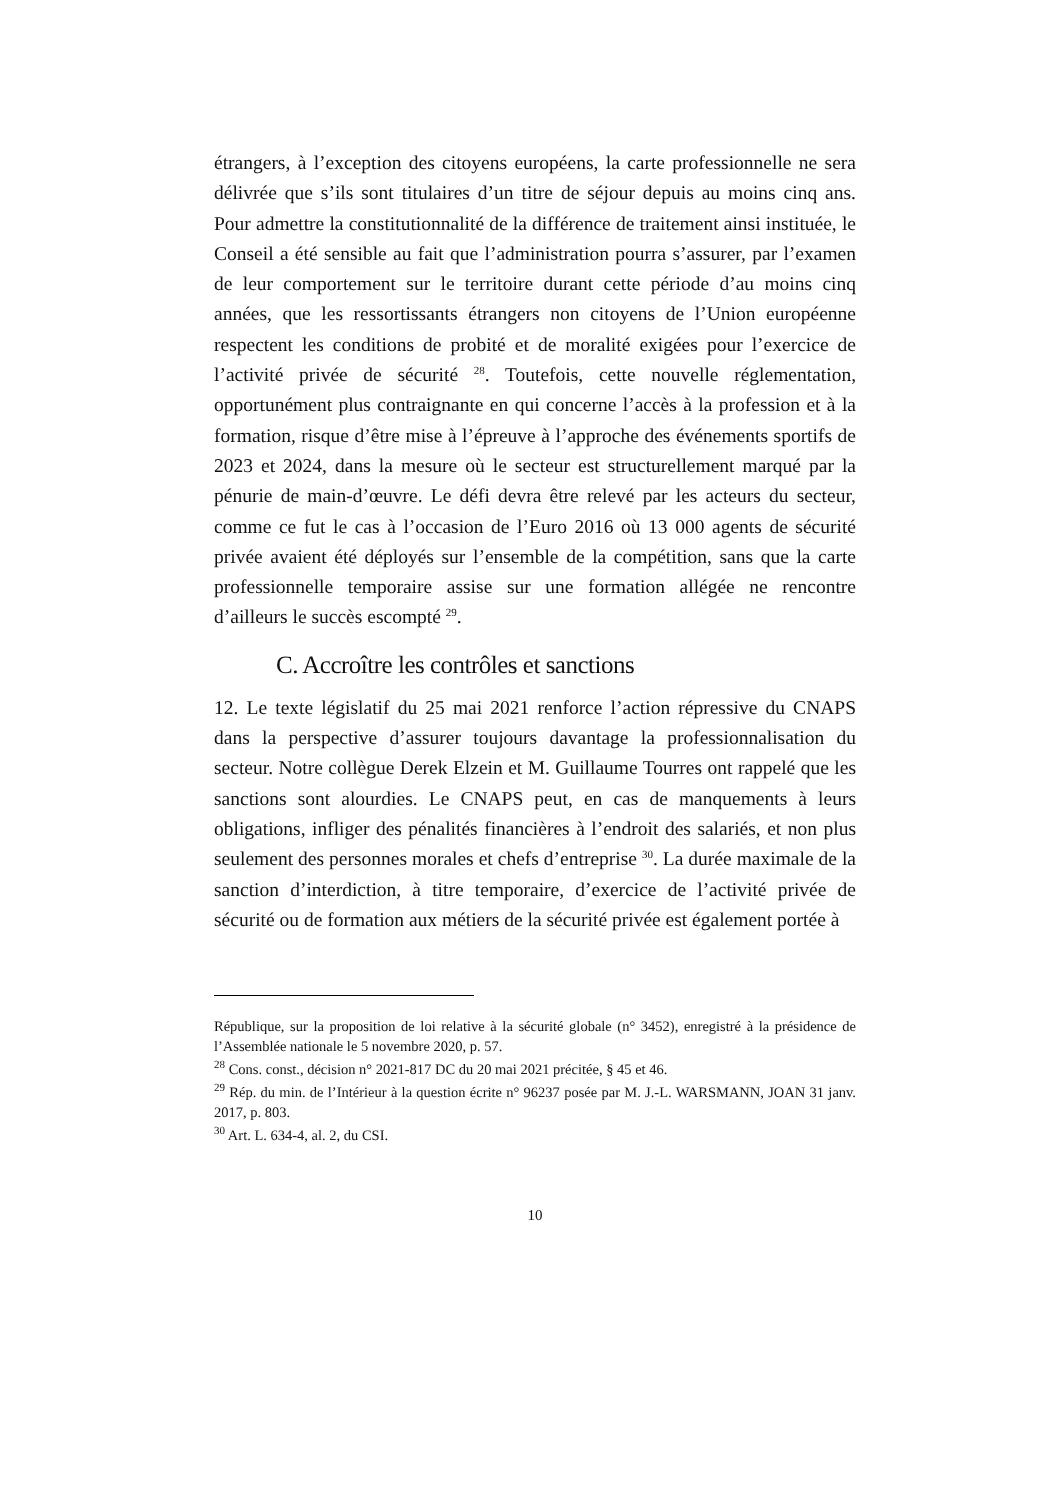étrangers, à l’exception des citoyens européens, la carte professionnelle ne sera délivrée que s’ils sont titulaires d’un titre de séjour depuis au moins cinq ans. Pour admettre la constitutionnalité de la différence de traitement ainsi instituée, le Conseil a été sensible au fait que l’administration pourra s’assurer, par l’examen de leur comportement sur le territoire durant cette période d’au moins cinq années, que les ressortissants étrangers non citoyens de l’Union européenne respectent les conditions de probité et de moralité exigées pour l’exercice de l’activité privée de sécurité <sup>28</sup>. Toutefois, cette nouvelle réglementation, opportunément plus contraignante en qui concerne l’accès à la profession et à la formation, risque d’être mise à l’épreuve à l’approche des événements sportifs de 2023 et 2024, dans la mesure où le secteur est structurellement marqué par la pénurie de main-d’œuvre. Le défi devra être relevé par les acteurs du secteur, comme ce fut le cas à l’occasion de l’Euro 2016 où 13 000 agents de sécurité privée avaient été déployés sur l’ensemble de la compétition, sans que la carte professionnelle temporaire assise sur une formation allégée ne rencontre d’ailleurs le succès escompté <sup>29</sup>.
C. Accroître les contrôles et sanctions
12. Le texte législatif du 25 mai 2021 renforce l’action répressive du CNAPS dans la perspective d’assurer toujours davantage la professionnalisation du secteur. Notre collègue Derek Elzein et M. Guillaume Tourres ont rappelé que les sanctions sont alourdies. Le CNAPS peut, en cas de manquements à leurs obligations, infliger des pénalités financières à l’endroit des salariés, et non plus seulement des personnes morales et chefs d’entreprise <sup>30</sup>. La durée maximale de la sanction d’interdiction, à titre temporaire, d’exercice de l’activité privée de sécurité ou de formation aux métiers de la sécurité privée est également portée à
République, sur la proposition de loi relative à la sécurité globale (n° 3452), enregistré à la présidence de l’Assemblée nationale le 5 novembre 2020, p. 57.
<sup>28</sup> Cons. const., décision n° 2021-817 DC du 20 mai 2021 précitée, § 45 et 46.
<sup>29</sup> Rép. du min. de l’Intérieur à la question écrite n° 96237 posée par M. J.-L. WARSMANN, JOAN 31 janv. 2017, p. 803.
<sup>30</sup> Art. L. 634-4, al. 2, du CSI.
10